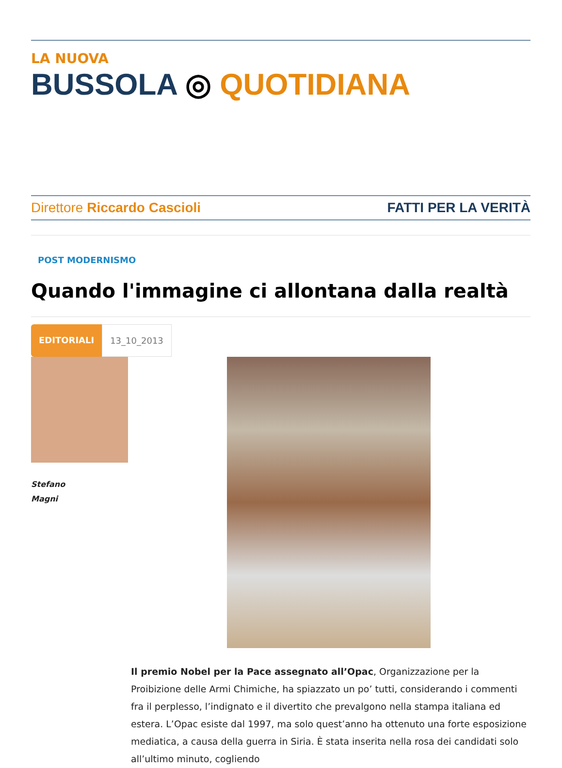LA NUOVA
BUSSOLA ◎ QUOTIDIANA
Direttore Riccardo Cascioli FATTI PER LA VERITÀ
POST MODERNISMO
Quando l'immagine ci allontana dalla realtà
EDITORIALI 13_10_2013
Stefano
Magni
Il premio Nobel per la Pace assegnato all’Opac, Organizzazione per la Proibizione delle Armi Chimiche, ha spiazzato un po’ tutti, considerando i commenti fra il perplesso, l’indignato e il divertito che prevalgono nella stampa italiana ed estera. L’Opac esiste dal 1997, ma solo quest’anno ha ottenuto una forte esposizione mediatica, a causa della guerra in Siria. È stata inserita nella rosa dei candidati solo all’ultimo minuto, cogliendo